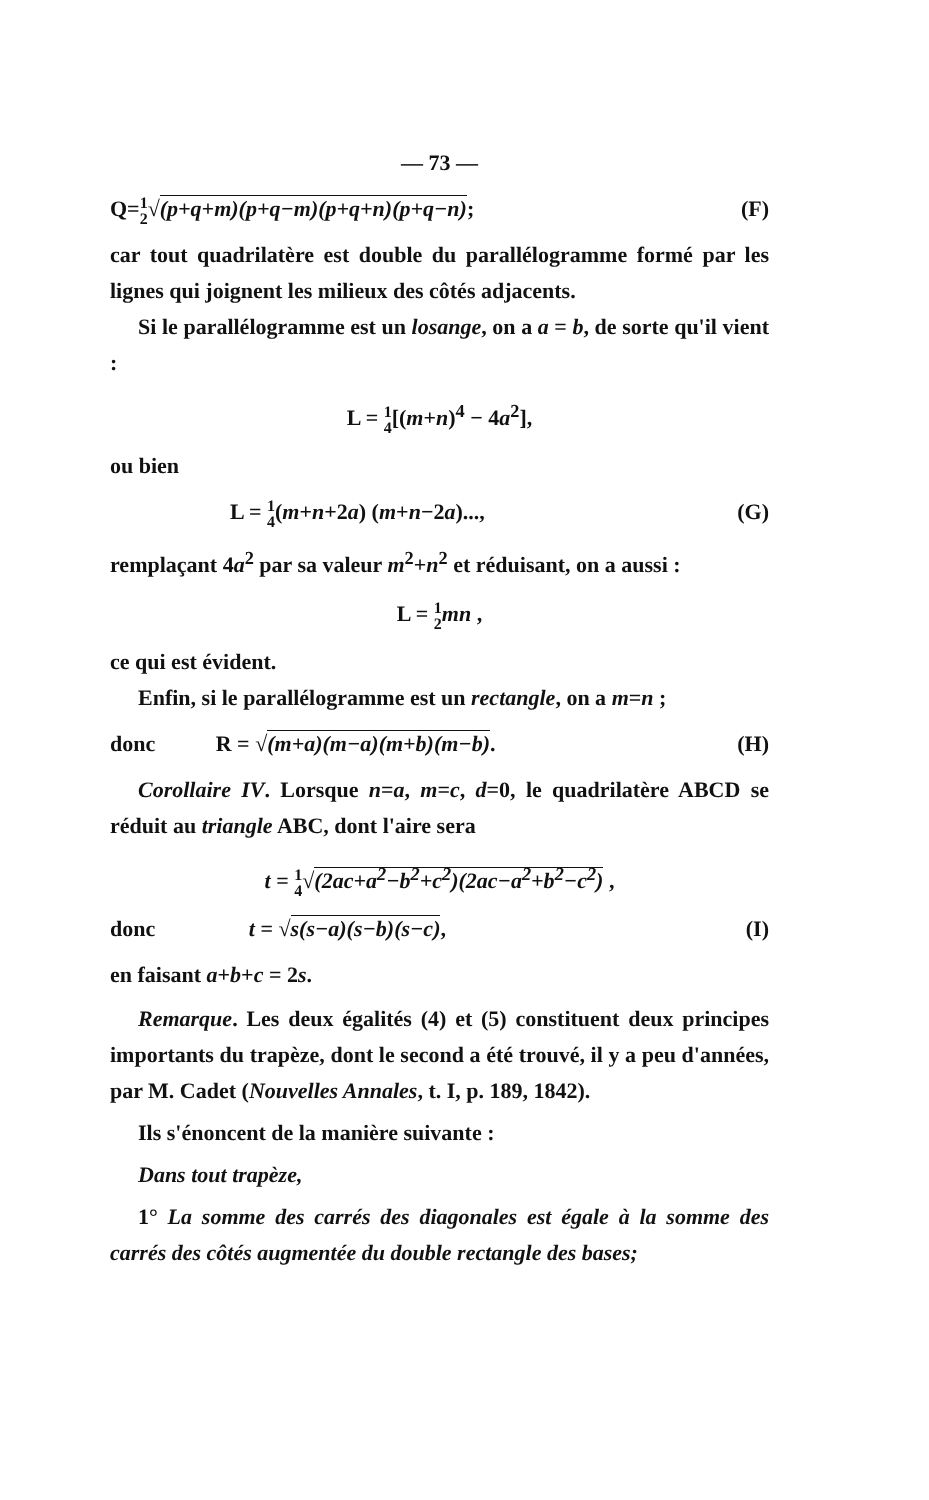— 73 —
Q=1 2√(p+q+m)(p+q−m)(p+q+n)(p+q−n); (F)
car tout quadrilatère est double du parallélogramme formé par les lignes qui joignent les milieux des côtés adjacents.
Si le parallélogramme est un losange, on a a = b, de sorte qu'il vient :
L = 1 4[(m+n)<sup>4</sup> − 4a<sup>2</sup>],
ou bien
L = 1 4(m+n+2a) (m+n−2a)..., (G)
remplaçant 4a<sup>2</sup> par sa valeur m<sup>2</sup>+n<sup>2</sup> et réduisant, on a aussi :
L = 1 2 mn ,
ce qui est évident.
Enfin, si le parallélogramme est un rectangle, on a m=n ;
donc R = √(m+a)(m−a)(m+b)(m−b). (H)
Corollaire IV. Lorsque n=a, m=c, d=0, le quadrilatère ABCD se réduit au triangle ABC, dont l'aire sera
t = 1 4√(2ac+a<sup>2</sup>−b<sup>2</sup>+c<sup>2</sup>)(2ac−a<sup>2</sup>+b<sup>2</sup>−c<sup>2</sup>) ,
donc t = √s(s−a)(s−b)(s−c), (I)
en faisant a+b+c = 2s.
Remarque. Les deux égalités (4) et (5) constituent deux principes importants du trapèze, dont le second a été trouvé, il y a peu d'années, par M. Cadet (Nouvelles Annales, t. I, p. 189, 1842).
Ils s'énoncent de la manière suivante :
Dans tout trapèze,
1° La somme des carrés des diagonales est égale à la somme des carrés des côtés augmentée du double rectangle des bases;